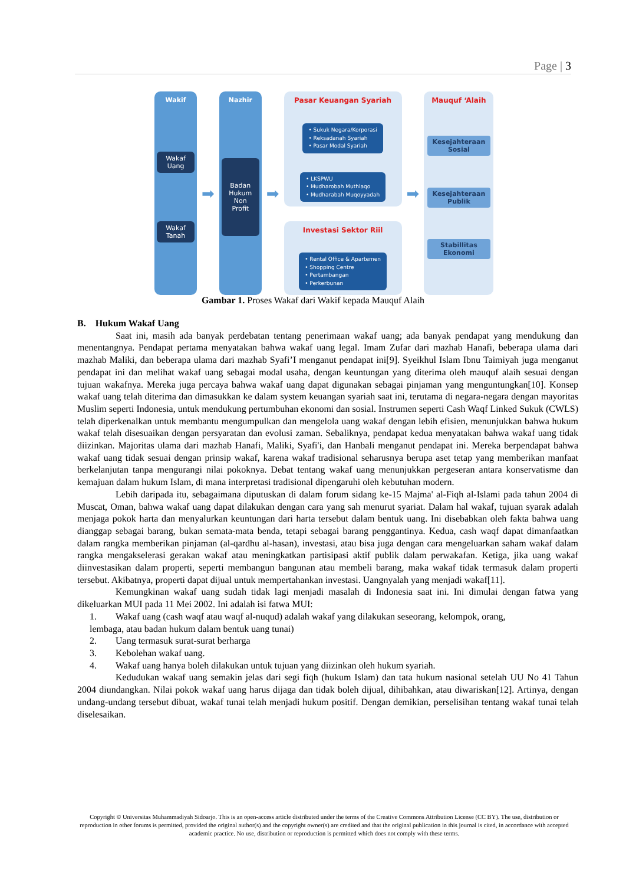Page | 3
Wakif
Wakaf Uang
Wakaf Tanah
➡
Nazhir
Badan Hukum Non Profit
➡
Pasar Keuangan Syariah
• Sukuk Negara/Korporasi
• Reksadanah Syariah
• Pasar Modal Syariah
• LKSPWU
• Mudharobah Muthlaqo
• Mudharabah Muqoyyadah
Investasi Sektor Riil
• Rental Office & Apartemen
• Shopping Centre
• Pertambangan
• Perkerbunan
➡
Mauquf ‘Alaih
Kesejahteraan Sosial
Kesejahteraan Publik
Stabillitas Ekonomi
Gambar 1. Proses Wakaf dari Wakif kepada Mauquf Alaih
B. Hukum Wakaf Uang
Saat ini, masih ada banyak perdebatan tentang penerimaan wakaf uang; ada banyak pendapat yang mendukung dan menentangnya. Pendapat pertama menyatakan bahwa wakaf uang legal. Imam Zufar dari mazhab Hanafi, beberapa ulama dari mazhab Maliki, dan beberapa ulama dari mazhab Syafi’I menganut pendapat ini[9]. Syeikhul Islam Ibnu Taimiyah juga menganut pendapat ini dan melihat wakaf uang sebagai modal usaha, dengan keuntungan yang diterima oleh mauquf alaih sesuai dengan tujuan wakafnya. Mereka juga percaya bahwa wakaf uang dapat digunakan sebagai pinjaman yang menguntungkan[10]. Konsep wakaf uang telah diterima dan dimasukkan ke dalam system keuangan syariah saat ini, terutama di negara-negara dengan mayoritas Muslim seperti Indonesia, untuk mendukung pertumbuhan ekonomi dan sosial. Instrumen seperti Cash Waqf Linked Sukuk (CWLS) telah diperkenalkan untuk membantu mengumpulkan dan mengelola uang wakaf dengan lebih efisien, menunjukkan bahwa hukum wakaf telah disesuaikan dengan persyaratan dan evolusi zaman. Sebaliknya, pendapat kedua menyatakan bahwa wakaf uang tidak diizinkan. Majoritas ulama dari mazhab Hanafi, Maliki, Syafi'i, dan Hanbali menganut pendapat ini. Mereka berpendapat bahwa wakaf uang tidak sesuai dengan prinsip wakaf, karena wakaf tradisional seharusnya berupa aset tetap yang memberikan manfaat berkelanjutan tanpa mengurangi nilai pokoknya. Debat tentang wakaf uang menunjukkan pergeseran antara konservatisme dan kemajuan dalam hukum Islam, di mana interpretasi tradisional dipengaruhi oleh kebutuhan modern.
Lebih daripada itu, sebagaimana diputuskan di dalam forum sidang ke-15 Majma' al-Fiqh al-Islami pada tahun 2004 di Muscat, Oman, bahwa wakaf uang dapat dilakukan dengan cara yang sah menurut syariat. Dalam hal wakaf, tujuan syarak adalah menjaga pokok harta dan menyalurkan keuntungan dari harta tersebut dalam bentuk uang. Ini disebabkan oleh fakta bahwa uang dianggap sebagai barang, bukan semata-mata benda, tetapi sebagai barang penggantinya. Kedua, cash waqf dapat dimanfaatkan dalam rangka memberikan pinjaman (al-qardhu al-hasan), investasi, atau bisa juga dengan cara mengeluarkan saham wakaf dalam rangka mengakselerasi gerakan wakaf atau meningkatkan partisipasi aktif publik dalam perwakafan. Ketiga, jika uang wakaf diinvestasikan dalam properti, seperti membangun bangunan atau membeli barang, maka wakaf tidak termasuk dalam properti tersebut. Akibatnya, properti dapat dijual untuk mempertahankan investasi. Uangnyalah yang menjadi wakaf[11].
Kemungkinan wakaf uang sudah tidak lagi menjadi masalah di Indonesia saat ini. Ini dimulai dengan fatwa yang dikeluarkan MUI pada 11 Mei 2002. Ini adalah isi fatwa MUI:
1. Wakaf uang (cash waqf atau waqf al-nuqud) adalah wakaf yang dilakukan seseorang, kelompok, orang,
lembaga, atau badan hukum dalam bentuk uang tunai)
2. Uang termasuk surat-surat berharga
3. Kebolehan wakaf uang.
4. Wakaf uang hanya boleh dilakukan untuk tujuan yang diizinkan oleh hukum syariah.
Kedudukan wakaf uang semakin jelas dari segi fiqh (hukum Islam) dan tata hukum nasional setelah UU No 41 Tahun 2004 diundangkan. Nilai pokok wakaf uang harus dijaga dan tidak boleh dijual, dihibahkan, atau diwariskan[12]. Artinya, dengan undang-undang tersebut dibuat, wakaf tunai telah menjadi hukum positif. Dengan demikian, perselisihan tentang wakaf tunai telah diselesaikan.
Copyright © Universitas Muhammadiyah Sidoarjo. This is an open-access article distributed under the terms of the Creative Commons Attribution License (CC BY). The use, distribution or reproduction in other forums is permitted, provided the original author(s) and the copyright owner(s) are credited and that the original publication in this journal is cited, in accordance with accepted academic practice. No use, distribution or reproduction is permitted which does not comply with these terms.